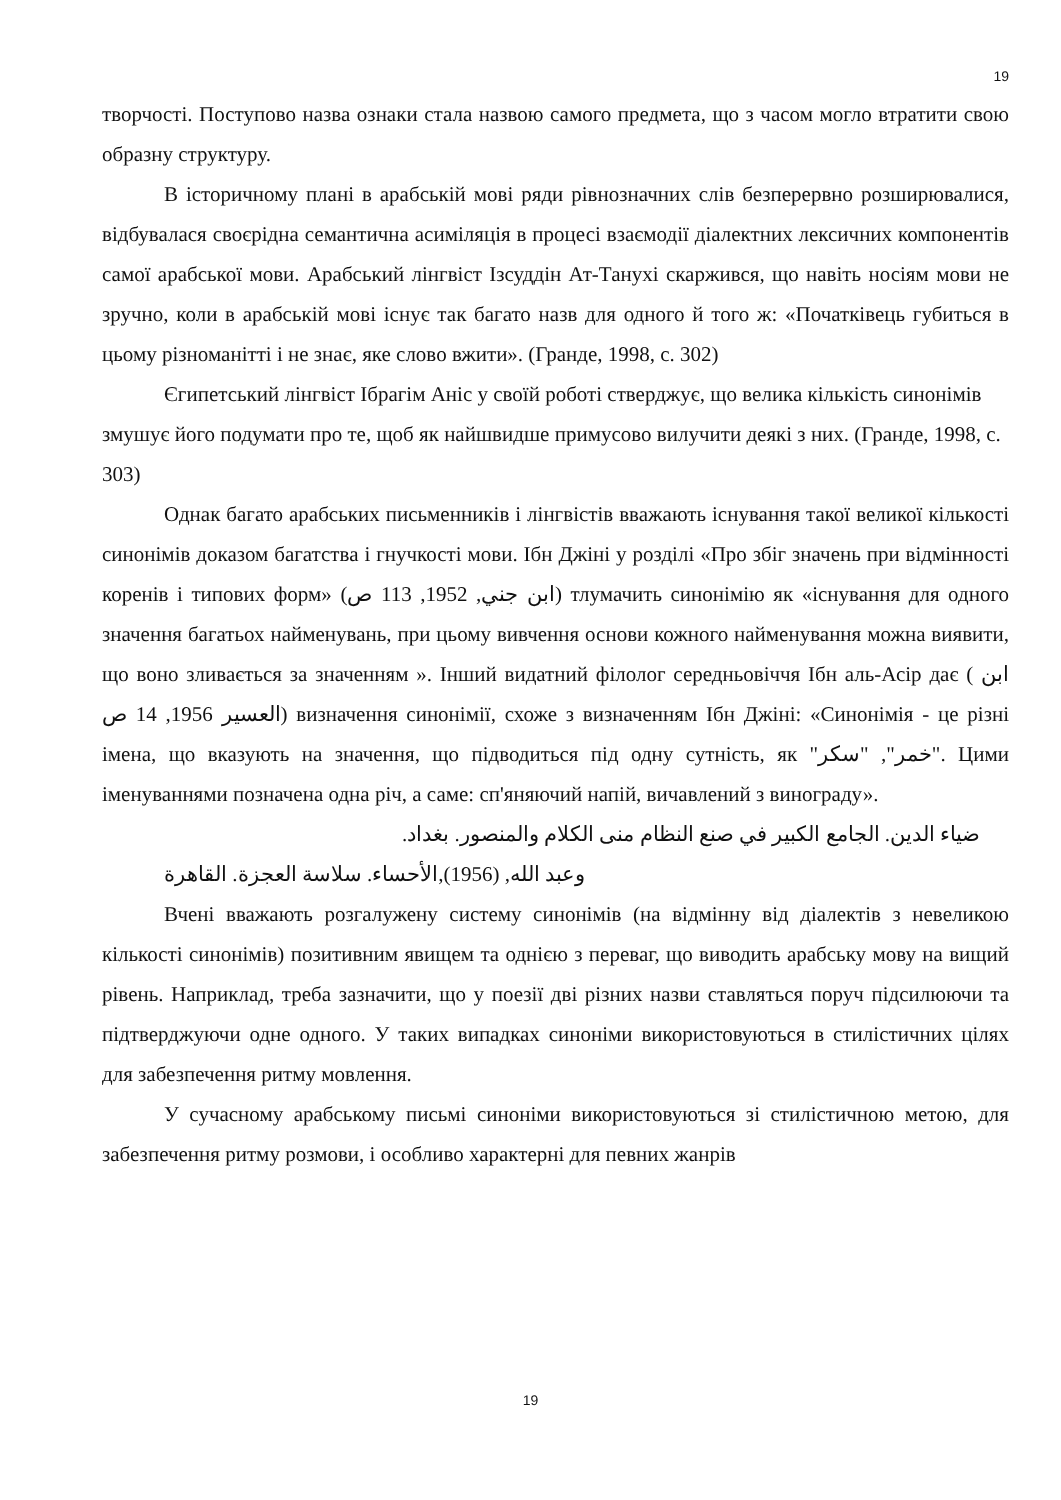19
творчості. Поступово назва ознаки стала назвою самого предмета, що з часом могло втратити свою образну структуру.
В історичному плані в арабській мові ряди рівнозначних слів безперервно розширювалися, відбувалася своєрідна семантична асиміляція в процесі взаємодії діалектних лексичних компонентів самої арабської мови. Арабський лінгвіст Ізсуддін Ат-Танухі скаржився, що навіть носіям мови не зручно, коли в арабській мові існує так багато назв для одного й того ж: «Початківець губиться в цьому різноманітті і не знає, яке слово вжити». (Гранде, 1998, с. 302)
Єгипетський лінгвіст Ібрагім Аніс у своїй роботі стверджує, що велика кількість синонімів змушує його подумати про те, щоб як найшвидше примусово вилучити деякі з них. (Гранде, 1998, с. 303)
Однак багато арабських письменників і лінгвістів вважають існування такої великої кількості синонімів доказом багатства і гнучкості мови. Ібн Джіні у розділі «Про збіг значень при відмінності коренів і типових форм» (ابن جني, 1952, 113 ص) тлумачить синонімію як «існування для одного значення багатьох найменувань, при цьому вивчення основи кожного найменування можна виявити, що воно зливається за значенням ». Інший видатний філолог середньовіччя Ібн аль-Асір дає ( ابن العسير 1956, 14 ص) визначення синонімії, схоже з визначенням Ібн Джіні: «Синонімія - це різні імена, що вказують на значення, що підводиться під одну сутність, як "خمر", "سكر". Цими іменуваннями позначена одна річ, а саме: сп'яняючий напій, вичавлений з винограду».
ضياء الدين. الجامع الكبير في صنع النظام منى الكلام والمنصور. بغداد.
وعبد الله, (1956),الأحساء. سلاسة العجزة. القاهرة
Вчені вважають розгалужену систему синонімів (на відмінну від діалектів з невеликою кількості синонімів) позитивним явищем та однією з переваг, що виводить арабську мову на вищий рівень. Наприклад, треба зазначити, що у поезії дві різних назви ставляться поруч підсилюючи та підтверджуючи одне одного. У таких випадках синоніми використовуються в стилістичних цілях для забезпечення ритму мовлення.
У сучасному арабському письмі синоніми використовуються зі стилістичною метою, для забезпечення ритму розмови, і особливо характерні для певних жанрів
19